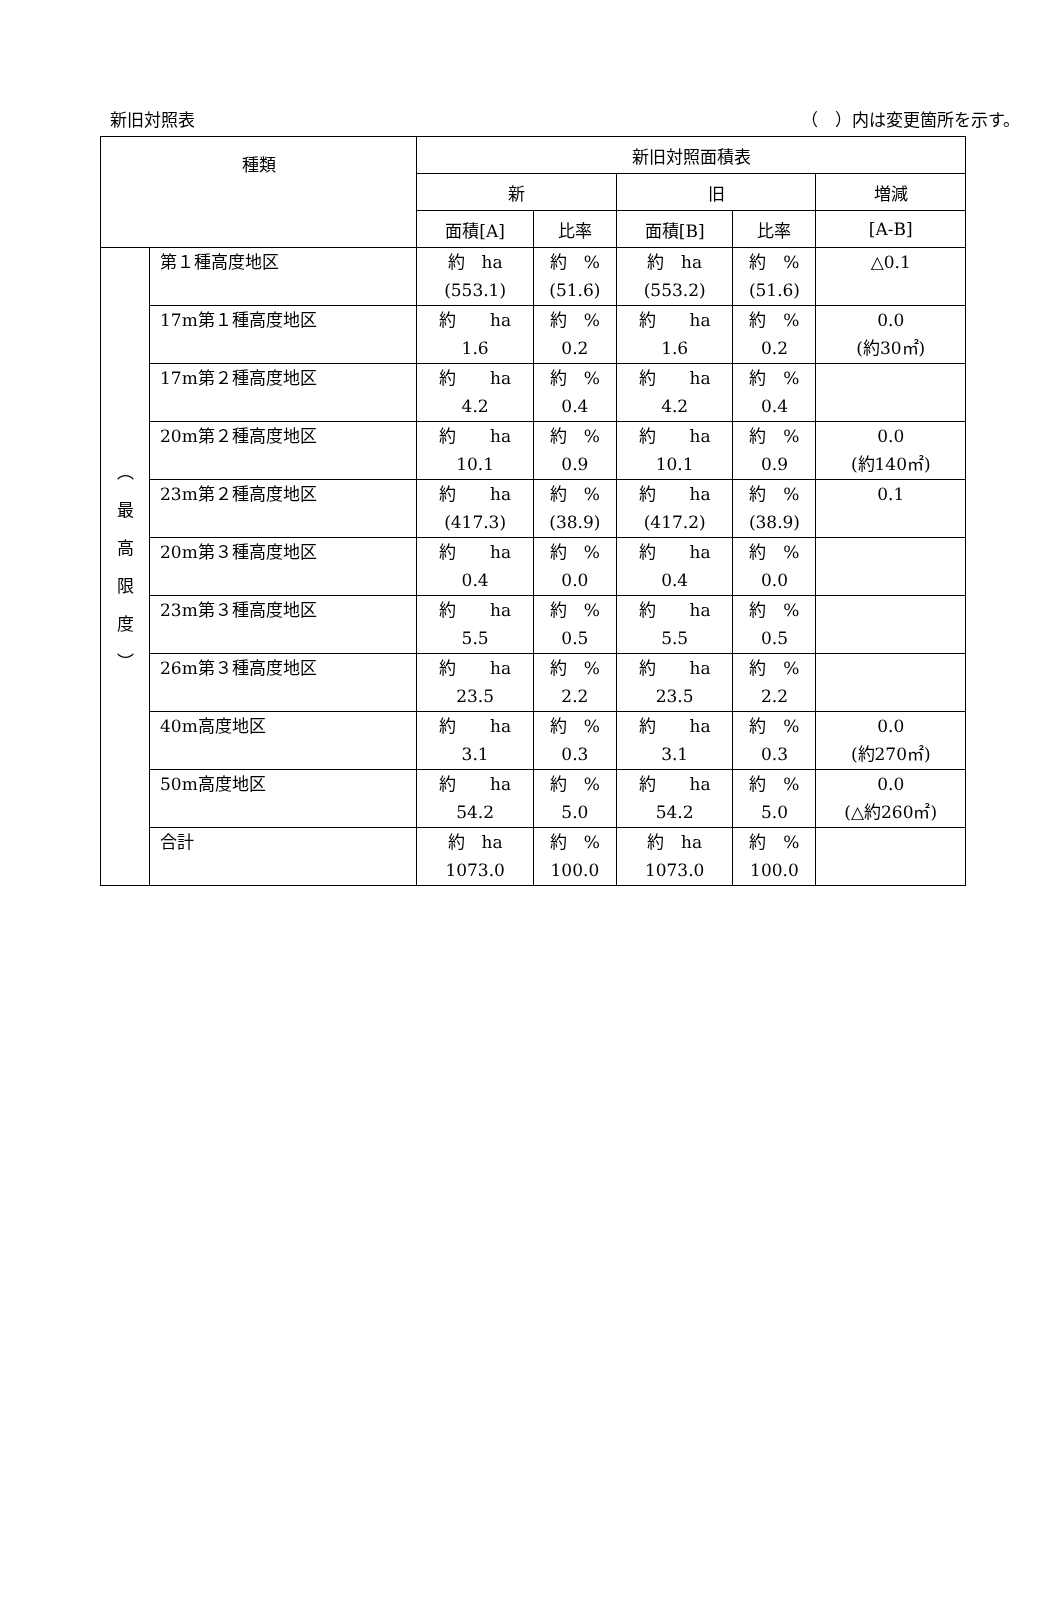新旧対照表 （　）内は変更箇所を示す。
| 種類 | | 新旧対照面積表 | | | | |
| --- | --- | --- | --- | --- | --- | --- |
| | | 新 | | 旧 | | 増減 |
| | | 面積[A] | 比率 | 面積[B] | 比率 | [A-B] |
| ︵ 最 高 限 度 ︶ | 第１種高度地区 | 約 ha (553.1) | 約 % (51.6) | 約 ha (553.2) | 約 % (51.6) | △0.1 |
| | 17m第１種高度地区 | 約 ha 1.6 | 約 % 0.2 | 約 ha 1.6 | 約 % 0.2 | 0.0 (約30㎡) |
| | 17m第２種高度地区 | 約 ha 4.2 | 約 % 0.4 | 約 ha 4.2 | 約 % 0.4 | |
| | 20m第２種高度地区 | 約 ha 10.1 | 約 % 0.9 | 約 ha 10.1 | 約 % 0.9 | 0.0 (約140㎡) |
| | 23m第２種高度地区 | 約 ha (417.3) | 約 % (38.9) | 約 ha (417.2) | 約 % (38.9) | 0.1 |
| | 20m第３種高度地区 | 約 ha 0.4 | 約 % 0.0 | 約 ha 0.4 | 約 % 0.0 | |
| | 23m第３種高度地区 | 約 ha 5.5 | 約 % 0.5 | 約 ha 5.5 | 約 % 0.5 | |
| | 26m第３種高度地区 | 約 ha 23.5 | 約 % 2.2 | 約 ha 23.5 | 約 % 2.2 | |
| | 40m高度地区 | 約 ha 3.1 | 約 % 0.3 | 約 ha 3.1 | 約 % 0.3 | 0.0 (約270㎡) |
| | 50m高度地区 | 約 ha 54.2 | 約 % 5.0 | 約 ha 54.2 | 約 % 5.0 | 0.0 (△約260㎡) |
| | 合計 | 約 ha 1073.0 | 約 % 100.0 | 約 ha 1073.0 | 約 % 100.0 | |